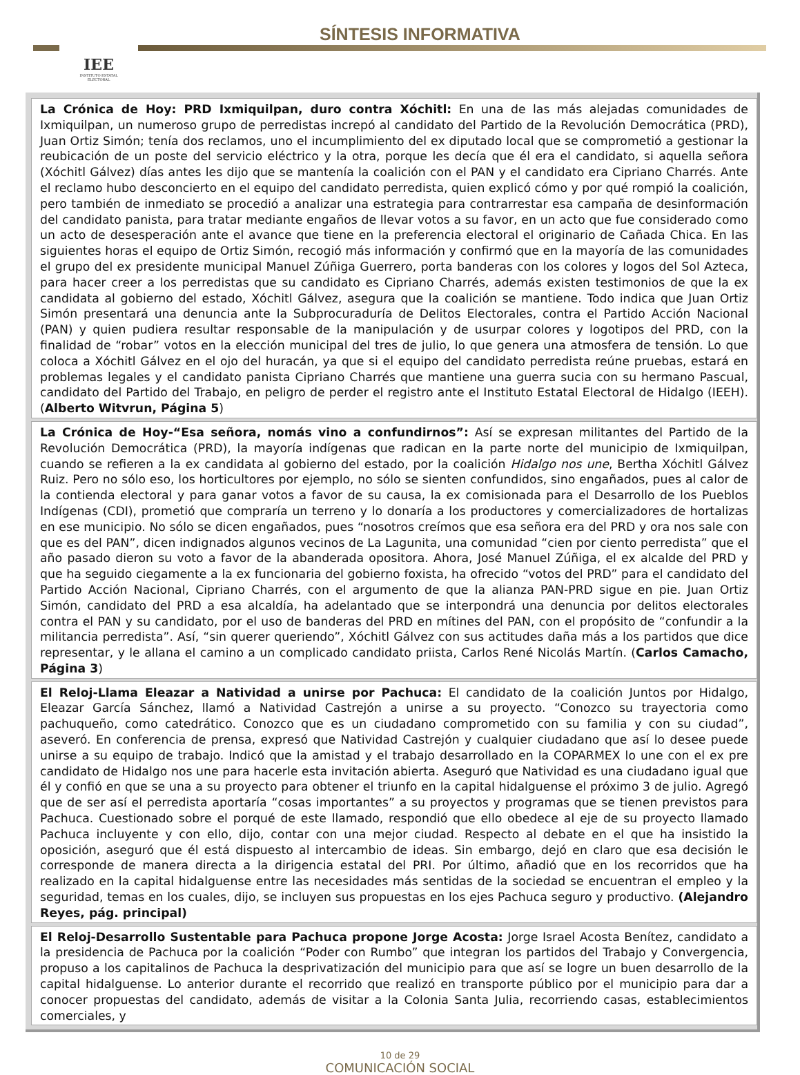IEE
INSTITUTO ESTATAL ELECTORAL
SÍNTESIS INFORMATIVA
La Crónica de Hoy: PRD Ixmiquilpan, duro contra Xóchitl: En una de las más alejadas comunidades de Ixmiquilpan, un numeroso grupo de perredistas increpó al candidato del Partido de la Revolución Democrática (PRD), Juan Ortiz Simón; tenía dos reclamos, uno el incumplimiento del ex diputado local que se comprometió a gestionar la reubicación de un poste del servicio eléctrico y la otra, porque les decía que él era el candidato, si aquella señora (Xóchitl Gálvez) días antes les dijo que se mantenía la coalición con el PAN y el candidato era Cipriano Charrés. Ante el reclamo hubo desconcierto en el equipo del candidato perredista, quien explicó cómo y por qué rompió la coalición, pero también de inmediato se procedió a analizar una estrategia para contrarrestar esa campaña de desinformación del candidato panista, para tratar mediante engaños de llevar votos a su favor, en un acto que fue considerado como un acto de desesperación ante el avance que tiene en la preferencia electoral el originario de Cañada Chica. En las siguientes horas el equipo de Ortiz Simón, recogió más información y confirmó que en la mayoría de las comunidades el grupo del ex presidente municipal Manuel Zúñiga Guerrero, porta banderas con los colores y logos del Sol Azteca, para hacer creer a los perredistas que su candidato es Cipriano Charrés, además existen testimonios de que la ex candidata al gobierno del estado, Xóchitl Gálvez, asegura que la coalición se mantiene. Todo indica que Juan Ortiz Simón presentará una denuncia ante la Subprocuraduría de Delitos Electorales, contra el Partido Acción Nacional (PAN) y quien pudiera resultar responsable de la manipulación y de usurpar colores y logotipos del PRD, con la finalidad de “robar” votos en la elección municipal del tres de julio, lo que genera una atmosfera de tensión. Lo que coloca a Xóchitl Gálvez en el ojo del huracán, ya que si el equipo del candidato perredista reúne pruebas, estará en problemas legales y el candidato panista Cipriano Charrés que mantiene una guerra sucia con su hermano Pascual, candidato del Partido del Trabajo, en peligro de perder el registro ante el Instituto Estatal Electoral de Hidalgo (IEEH). (Alberto Witvrun, Página 5)
La Crónica de Hoy-“Esa señora, nomás vino a confundirnos”: Así se expresan militantes del Partido de la Revolución Democrática (PRD), la mayoría indígenas que radican en la parte norte del municipio de Ixmiquilpan, cuando se refieren a la ex candidata al gobierno del estado, por la coalición Hidalgo nos une, Bertha Xóchitl Gálvez Ruiz. Pero no sólo eso, los horticultores por ejemplo, no sólo se sienten confundidos, sino engañados, pues al calor de la contienda electoral y para ganar votos a favor de su causa, la ex comisionada para el Desarrollo de los Pueblos Indígenas (CDI), prometió que compraría un terreno y lo donaría a los productores y comercializadores de hortalizas en ese municipio. No sólo se dicen engañados, pues “nosotros creímos que esa señora era del PRD y ora nos sale con que es del PAN”, dicen indignados algunos vecinos de La Lagunita, una comunidad “cien por ciento perredista” que el año pasado dieron su voto a favor de la abanderada opositora. Ahora, José Manuel Zúñiga, el ex alcalde del PRD y que ha seguido ciegamente a la ex funcionaria del gobierno foxista, ha ofrecido “votos del PRD” para el candidato del Partido Acción Nacional, Cipriano Charrés, con el argumento de que la alianza PAN-PRD sigue en pie. Juan Ortiz Simón, candidato del PRD a esa alcaldía, ha adelantado que se interpondrá una denuncia por delitos electorales contra el PAN y su candidato, por el uso de banderas del PRD en mítines del PAN, con el propósito de “confundir a la militancia perredista”. Así, “sin querer queriendo”, Xóchitl Gálvez con sus actitudes daña más a los partidos que dice representar, y le allana el camino a un complicado candidato priista, Carlos René Nicolás Martín. (Carlos Camacho, Página 3)
El Reloj-Llama Eleazar a Natividad a unirse por Pachuca: El candidato de la coalición Juntos por Hidalgo, Eleazar García Sánchez, llamó a Natividad Castrejón a unirse a su proyecto. “Conozco su trayectoria como pachuqueño, como catedrático. Conozco que es un ciudadano comprometido con su familia y con su ciudad”, aseveró. En conferencia de prensa, expresó que Natividad Castrejón y cualquier ciudadano que así lo desee puede unirse a su equipo de trabajo. Indicó que la amistad y el trabajo desarrollado en la COPARMEX lo une con el ex pre candidato de Hidalgo nos une para hacerle esta invitación abierta. Aseguró que Natividad es una ciudadano igual que él y confió en que se una a su proyecto para obtener el triunfo en la capital hidalguense el próximo 3 de julio. Agregó que de ser así el perredista aportaría “cosas importantes” a su proyectos y programas que se tienen previstos para Pachuca. Cuestionado sobre el porqué de este llamado, respondió que ello obedece al eje de su proyecto llamado Pachuca incluyente y con ello, dijo, contar con una mejor ciudad. Respecto al debate en el que ha insistido la oposición, aseguró que él está dispuesto al intercambio de ideas. Sin embargo, dejó en claro que esa decisión le corresponde de manera directa a la dirigencia estatal del PRI. Por último, añadió que en los recorridos que ha realizado en la capital hidalguense entre las necesidades más sentidas de la sociedad se encuentran el empleo y la seguridad, temas en los cuales, dijo, se incluyen sus propuestas en los ejes Pachuca seguro y productivo. (Alejandro Reyes, pág. principal)
El Reloj-Desarrollo Sustentable para Pachuca propone Jorge Acosta: Jorge Israel Acosta Benítez, candidato a la presidencia de Pachuca por la coalición “Poder con Rumbo” que integran los partidos del Trabajo y Convergencia, propuso a los capitalinos de Pachuca la desprivatización del municipio para que así se logre un buen desarrollo de la capital hidalguense. Lo anterior durante el recorrido que realizó en transporte público por el municipio para dar a conocer propuestas del candidato, además de visitar a la Colonia Santa Julia, recorriendo casas, establecimientos comerciales, y
10 de 29
COMUNICACIÓN SOCIAL